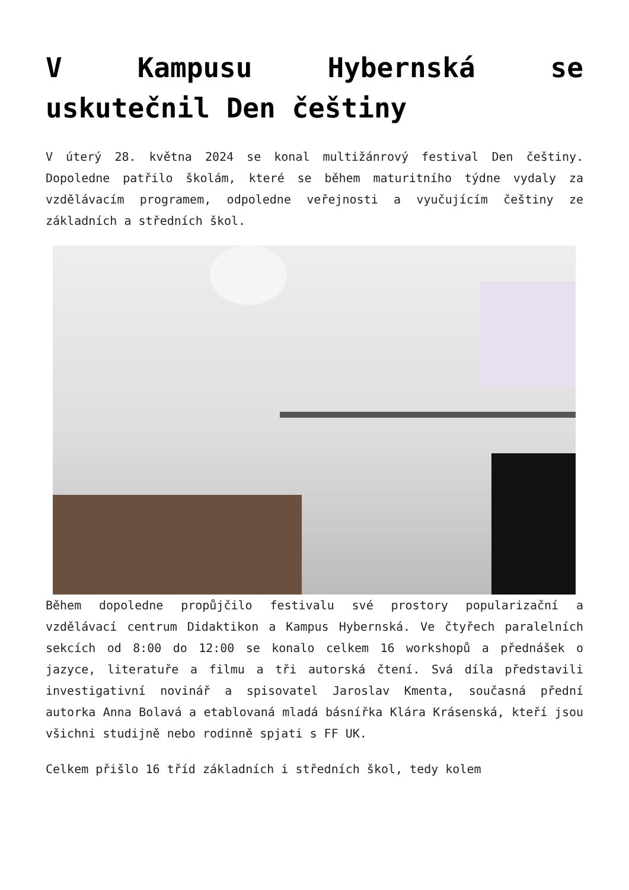V Kampusu Hybernská se uskutečnil Den češtiny
V úterý 28. května 2024 se konal multižánrový festival Den češtiny. Dopoledne patřilo školám, které se během maturitního týdne vydaly za vzdělávacím programem, odpoledne veřejnosti a vyučujícím češtiny ze základních a středních škol.
Během dopoledne propůjčilo festivalu své prostory popularizační a vzdělávací centrum Didaktikon a Kampus Hybernská. Ve čtyřech paralelních sekcích od 8:00 do 12:00 se konalo celkem 16 workshopů a přednášek o jazyce, literatuře a filmu a tři autorská čtení. Svá díla představili investigativní novinář a spisovatel Jaroslav Kmenta, současná přední autorka Anna Bolavá a etablovaná mladá básnířka Klára Krásenská, kteří jsou všichni studijně nebo rodinně spjati s FF UK.
Celkem přišlo 16 tříd základních i středních škol, tedy kolem